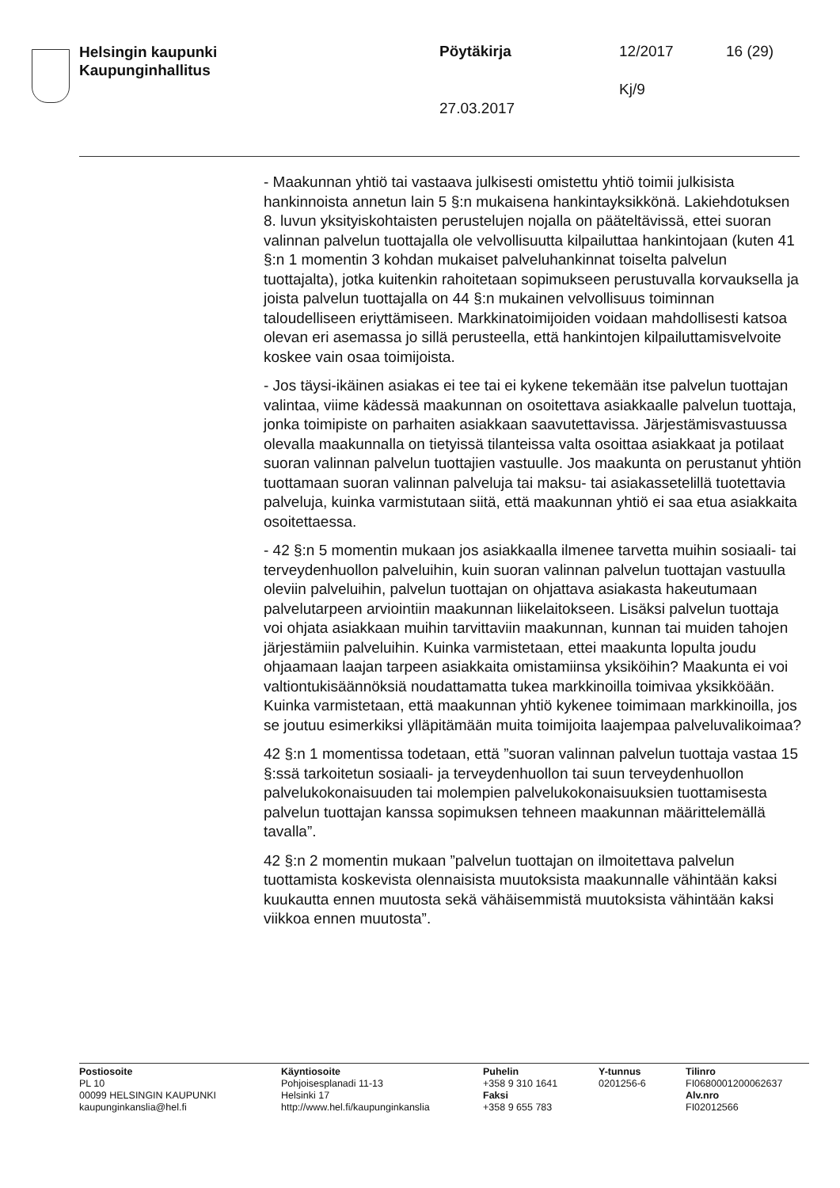Helsingin kaupunki
Kaupunginhallitus
Pöytäkirja 12/2017 16 (29)
Kj/9
27.03.2017
- Maakunnan yhtiö tai vastaava julkisesti omistettu yhtiö toimii julkisista hankinnoista annetun lain 5 §:n mukaisena hankintayksikkönä. Lakiehdotuksen 8. luvun yksityiskohtaisten perustelujen nojalla on pääteltävissä, ettei suoran valinnan palvelun tuottajalla ole velvollisuutta kilpailuttaa hankintojaan (kuten 41 §:n 1 momentin 3 kohdan mukaiset palveluhankinnat toiselta palvelun tuottajalta), jotka kuitenkin rahoitetaan sopimukseen perustuvalla korvauksella ja joista palvelun tuottajalla on 44 §:n mukainen velvollisuus toiminnan taloudelliseen eriyttämiseen. Markkinatoimijoiden voidaan mahdollisesti katsoa olevan eri asemassa jo sillä perusteella, että hankintojen kilpailuttamisvelvoite koskee vain osaa toimijoista.
- Jos täysi-ikäinen asiakas ei tee tai ei kykene tekemään itse palvelun tuottajan valintaa, viime kädessä maakunnan on osoitettava asiakkaalle palvelun tuottaja, jonka toimipiste on parhaiten asiakkaan saavutettavissa. Järjestämisvastuussa olevalla maakunnalla on tietyissä tilanteissa valta osoittaa asiakkaat ja potilaat suoran valinnan palvelun tuottajien vastuulle. Jos maakunta on perustanut yhtiön tuottamaan suoran valinnan palveluja tai maksu- tai asiakassetelillä tuotettavia palveluja, kuinka varmistutaan siitä, että maakunnan yhtiö ei saa etua asiakkaita osoitettaessa.
- 42 §:n 5 momentin mukaan jos asiakkaalla ilmenee tarvetta muihin sosiaali- tai terveydenhuollon palveluihin, kuin suoran valinnan palvelun tuottajan vastuulla oleviin palveluihin, palvelun tuottajan on ohjattava asiakasta hakeutumaan palvelutarpeen arviointiin maakunnan liikelaitokseen. Lisäksi palvelun tuottaja voi ohjata asiakkaan muihin tarvittaviin maakunnan, kunnan tai muiden tahojen järjestämiin palveluihin. Kuinka varmistetaan, ettei maakunta lopulta joudu ohjaamaan laajan tarpeen asiakkaita omistamiinsa yksiköihin? Maakunta ei voi valtiontukisäännöksiä noudattamatta tukea markkinoilla toimivaa yksikköään. Kuinka varmistetaan, että maakunnan yhtiö kykenee toimimaan markkinoilla, jos se joutuu esimerkiksi ylläpitämään muita toimijoita laajempaa palveluvalikoimaa?
42 §:n 1 momentissa todetaan, että ”suoran valinnan palvelun tuottaja vastaa 15 §:ssä tarkoitetun sosiaali- ja terveydenhuollon tai suun terveydenhuollon palvelukokonaisuuden tai molempien palvelukokonaisuuksien tuottamisesta palvelun tuottajan kanssa sopimuksen tehneen maakunnan määrittelemällä tavalla”.
42 §:n 2 momentin mukaan ”palvelun tuottajan on ilmoitettava palvelun tuottamista koskevista olennaisista muutoksista maakunnalle vähintään kaksi kuukautta ennen muutosta sekä vähäisemmistä muutoksista vähintään kaksi viikkoa ennen muutosta”.
Postiosoite
PL 10
00099 HELSINGIN KAUPUNKI
kaupunginkanslia@hel.fi
Käyntiosoite
Pohjoisesplanadi 11-13
Helsinki 17
http://www.hel.fi/kaupunginkanslia
Puhelin
+358 9 310 1641
Faksi
+358 9 655 783
Y-tunnus
0201256-6
Tilinro
FI0680001200062637
Alv.nro
FI02012566